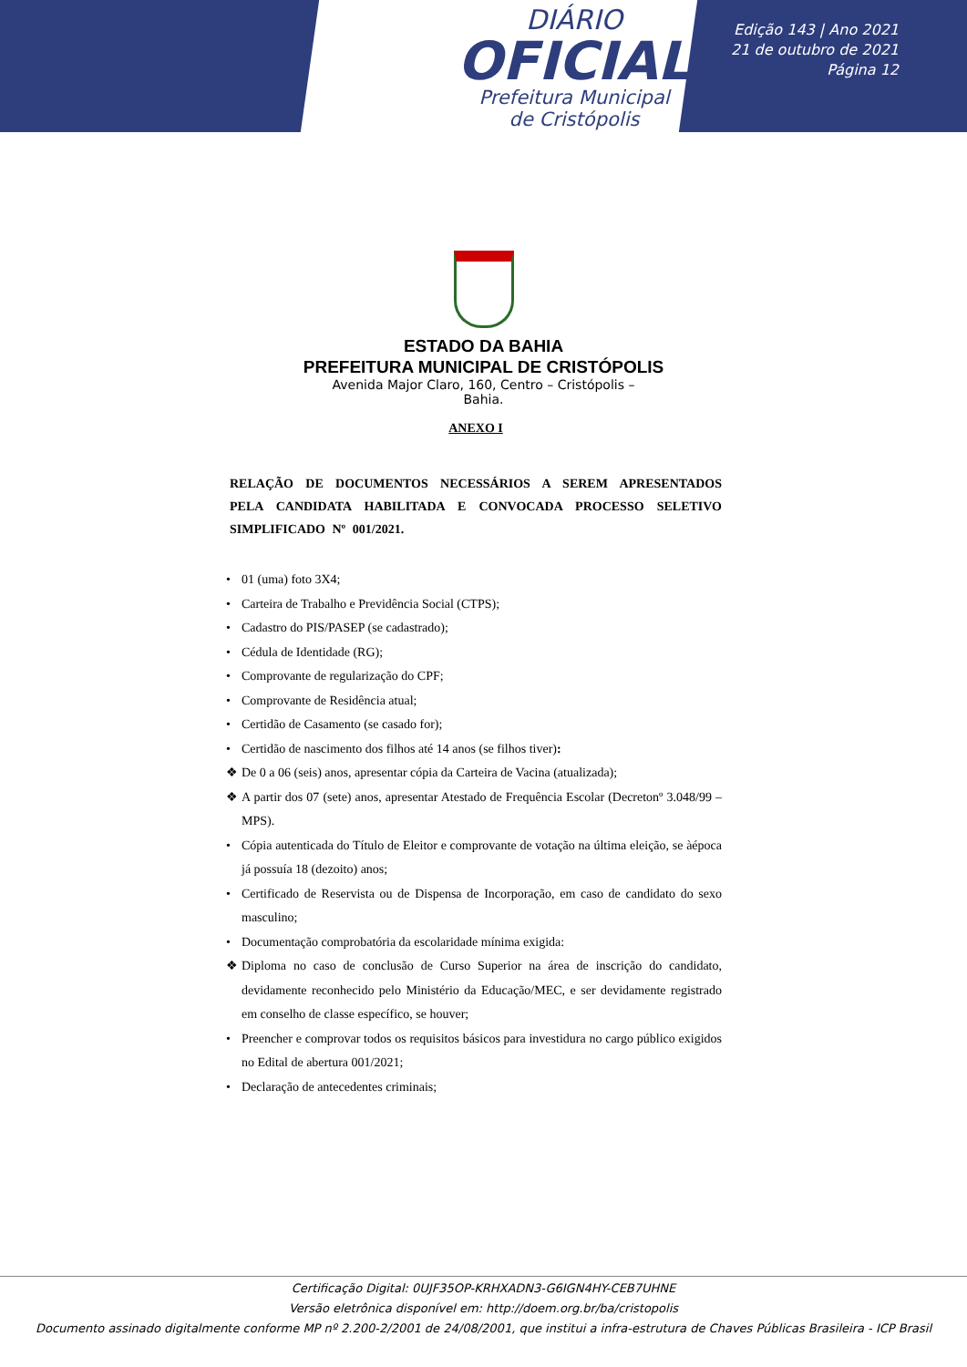DIÁRIO
OFICIAL
Prefeitura Municipal
de Cristópolis
Edição 143 | Ano 2021
21 de outubro de 2021
Página 12
ESTADO DA BAHIA
PREFEITURA MUNICIPAL DE CRISTÓPOLIS
Avenida Major Claro, 160, Centro – Cristópolis – Bahia.
ANEXO I
RELAÇÃO DE DOCUMENTOS NECESSÁRIOS A SEREM APRESENTADOS PELA CANDIDATA HABILITADA E CONVOCADA PROCESSO SELETIVO SIMPLIFICADO Nº 001/2021.
• 01 (uma) foto 3X4;
• Carteira de Trabalho e Previdência Social (CTPS);
• Cadastro do PIS/PASEP (se cadastrado);
• Cédula de Identidade (RG);
• Comprovante de regularização do CPF;
• Comprovante de Residência atual;
• Certidão de Casamento (se casado for);
• Certidão de nascimento dos filhos até 14 anos (se filhos tiver):
❖ De 0 a 06 (seis) anos, apresentar cópia da Carteira de Vacina (atualizada);
❖ A partir dos 07 (sete) anos, apresentar Atestado de Frequência Escolar (Decretonº 3.048/99 – MPS).
• Cópia autenticada do Título de Eleitor e comprovante de votação na última eleição, se àépoca já possuía 18 (dezoito) anos;
• Certificado de Reservista ou de Dispensa de Incorporação, em caso de candidato do sexo masculino;
• Documentação comprobatória da escolaridade mínima exigida:
❖ Diploma no caso de conclusão de Curso Superior na área de inscrição do candidato, devidamente reconhecido pelo Ministério da Educação/MEC, e ser devidamente registrado em conselho de classe específico, se houver;
• Preencher e comprovar todos os requisitos básicos para investidura no cargo público exigidos no Edital de abertura 001/2021;
• Declaração de antecedentes criminais;
Certificação Digital: 0UJF35OP-KRHXADN3-G6IGN4HY-CEB7UHNE
Versão eletrônica disponível em: http://doem.org.br/ba/cristopolis
Documento assinado digitalmente conforme MP nº 2.200-2/2001 de 24/08/2001, que institui a infra-estrutura de Chaves Públicas Brasileira - ICP Brasil